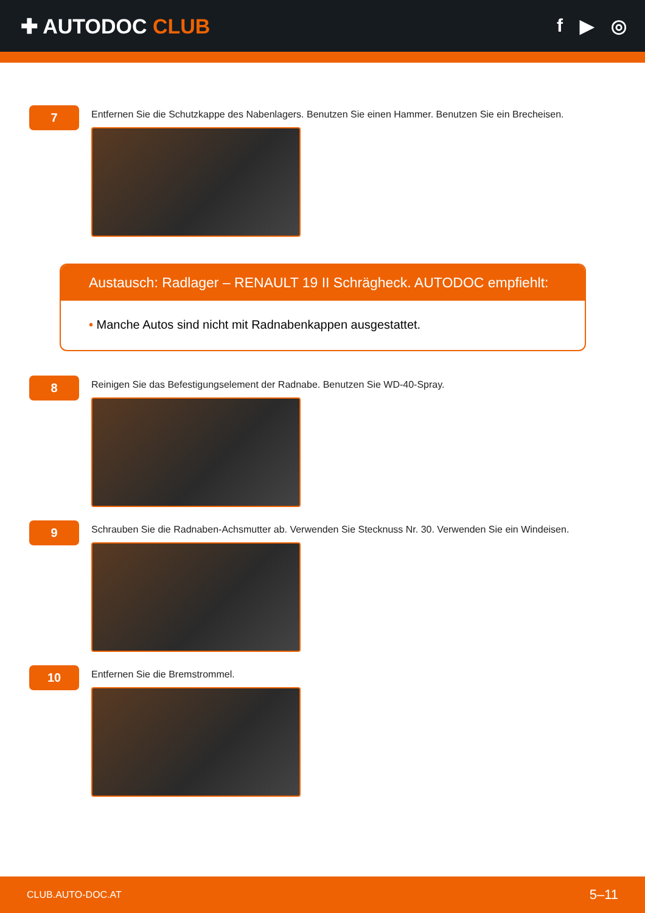✚ AUTODOC CLUB f ▶ ◎
7
Entfernen Sie die Schutzkappe des Nabenlagers. Benutzen Sie einen Hammer. Benutzen Sie ein Brecheisen.
Austausch: Radlager – RENAULT 19 II Schrägheck. AUTODOC empfiehlt:
• Manche Autos sind nicht mit Radnabenkappen ausgestattet.
8
Reinigen Sie das Befestigungselement der Radnabe. Benutzen Sie WD-40-Spray.
9
Schrauben Sie die Radnaben-Achsmutter ab. Verwenden Sie Stecknuss Nr. 30. Verwenden Sie ein Windeisen.
10
Entfernen Sie die Bremstrommel.
CLUB.AUTO-DOC.AT 5–11